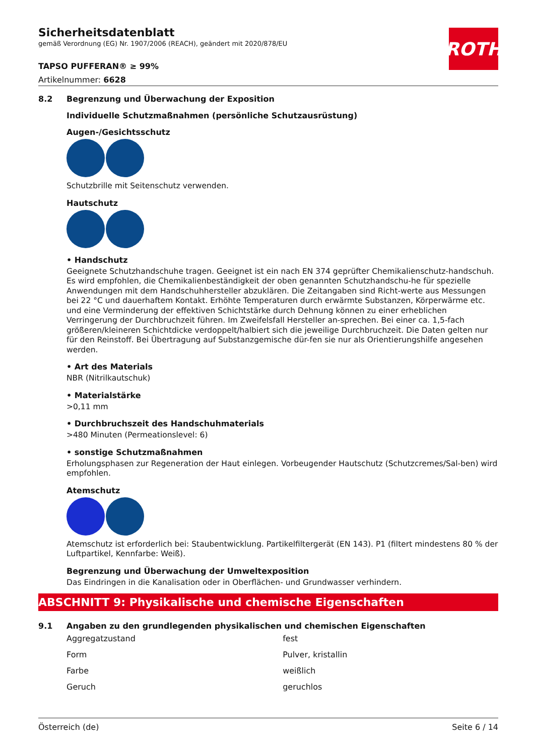ROTH
Sicherheitsdatenblatt
gemäß Verordnung (EG) Nr. 1907/2006 (REACH), geändert mit 2020/878/EU
TAPSO PUFFERAN® ≥ 99%
Artikelnummer: 6628
8.2 Begrenzung und Überwachung der Exposition
Individuelle Schutzmaßnahmen (persönliche Schutzausrüstung)
Augen-/Gesichtsschutz
Schutzbrille mit Seitenschutz verwenden.
Hautschutz
• Handschutz
Geeignete Schutzhandschuhe tragen. Geeignet ist ein nach EN 374 geprüfter Chemikalienschutz-handschuh. Es wird empfohlen, die Chemikalienbeständigkeit der oben genannten Schutzhandschu-he für spezielle Anwendungen mit dem Handschuhhersteller abzuklären. Die Zeitangaben sind Richt-werte aus Messungen bei 22 °C und dauerhaftem Kontakt. Erhöhte Temperaturen durch erwärmte Substanzen, Körperwärme etc. und eine Verminderung der effektiven Schichtstärke durch Dehnung können zu einer erheblichen Verringerung der Durchbruchzeit führen. Im Zweifelsfall Hersteller an-sprechen. Bei einer ca. 1,5-fach größeren/kleineren Schichtdicke verdoppelt/halbiert sich die jeweilige Durchbruchzeit. Die Daten gelten nur für den Reinstoff. Bei Übertragung auf Substanzgemische dür-fen sie nur als Orientierungshilfe angesehen werden.
• Art des Materials
NBR (Nitrilkautschuk)
• Materialstärke
>0,11 mm
• Durchbruchszeit des Handschuhmaterials
>480 Minuten (Permeationslevel: 6)
• sonstige Schutzmaßnahmen
Erholungsphasen zur Regeneration der Haut einlegen. Vorbeugender Hautschutz (Schutzcremes/Sal-ben) wird empfohlen.
Atemschutz
Atemschutz ist erforderlich bei: Staubentwicklung. Partikelfiltergerät (EN 143). P1 (filtert mindestens 80 % der Luftpartikel, Kennfarbe: Weiß).
Begrenzung und Überwachung der Umweltexposition
Das Eindringen in die Kanalisation oder in Oberflächen- und Grundwasser verhindern.
ABSCHNITT 9: Physikalische und chemische Eigenschaften
9.1 Angaben zu den grundlegenden physikalischen und chemischen Eigenschaften
| Aggregatzustand | fest |
| Form | Pulver, kristallin |
| Farbe | weißlich |
| Geruch | geruchlos |
Österreich (de) Seite 6 / 14